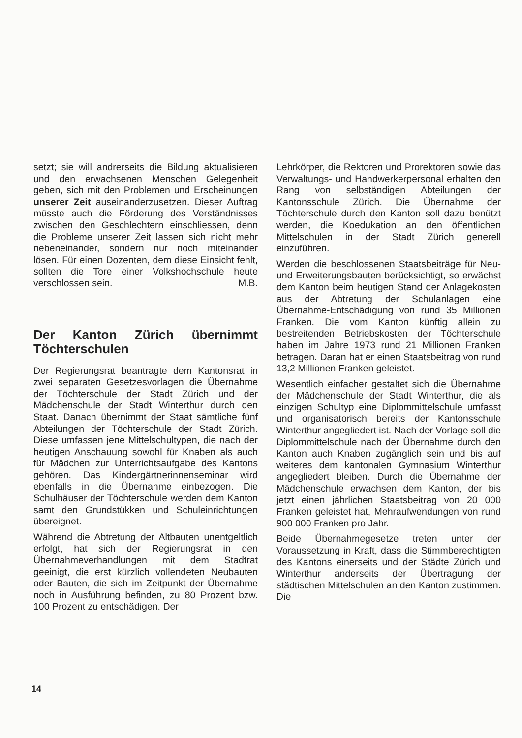setzt; sie will andrerseits die Bildung aktualisieren und den erwachsenen Menschen Gelegenheit geben, sich mit den Problemen und Erscheinungen unserer Zeit auseinanderzusetzen. Dieser Auftrag müsste auch die Förderung des Verständnisses zwischen den Geschlechtern einschliessen, denn die Probleme unserer Zeit lassen sich nicht mehr nebeneinander, sondern nur noch miteinander lösen. Für einen Dozenten, dem diese Einsicht fehlt, sollten die Tore einer Volkshochschule heute verschlossen sein. M.B.
Der Kanton Zürich übernimmt Töchterschulen
Der Regierungsrat beantragte dem Kantonsrat in zwei separaten Gesetzesvorlagen die Übernahme der Töchterschule der Stadt Zürich und der Mädchenschule der Stadt Winterthur durch den Staat. Danach übernimmt der Staat sämtliche fünf Abteilungen der Töchterschule der Stadt Zürich. Diese umfassen jene Mittelschultypen, die nach der heutigen Anschauung sowohl für Knaben als auch für Mädchen zur Unterrichtsaufgabe des Kantons gehören. Das Kindergärtnerinnenseminar wird ebenfalls in die Übernahme einbezogen. Die Schulhäuser der Töchterschule werden dem Kanton samt den Grundstükken und Schuleinrichtungen übereignet.
Während die Abtretung der Altbauten unentgeltlich erfolgt, hat sich der Regierungsrat in den Übernahmeverhandlungen mit dem Stadtrat geeinigt, die erst kürzlich vollendeten Neubauten oder Bauten, die sich im Zeitpunkt der Übernahme noch in Ausführung befinden, zu 80 Prozent bzw. 100 Prozent zu entschädigen. Der
Lehrkörper, die Rektoren und Prorektoren sowie das Verwaltungs- und Handwerkerpersonal erhalten den Rang von selbständigen Abteilungen der Kantonsschule Zürich. Die Übernahme der Töchterschule durch den Kanton soll dazu benützt werden, die Koedukation an den öffentlichen Mittelschulen in der Stadt Zürich generell einzuführen.
Werden die beschlossenen Staatsbeiträge für Neu- und Erweiterungsbauten berücksichtigt, so erwächst dem Kanton beim heutigen Stand der Anlagekosten aus der Abtretung der Schulanlagen eine Übernahme-Entschädigung von rund 35 Millionen Franken. Die vom Kanton künftig allein zu bestreitenden Betriebskosten der Töchterschule haben im Jahre 1973 rund 21 Millionen Franken betragen. Daran hat er einen Staatsbeitrag von rund 13,2 Millionen Franken geleistet.
Wesentlich einfacher gestaltet sich die Übernahme der Mädchenschule der Stadt Winterthur, die als einzigen Schultyp eine Diplommittelschule umfasst und organisatorisch bereits der Kantonsschule Winterthur angegliedert ist. Nach der Vorlage soll die Diplommittelschule nach der Übernahme durch den Kanton auch Knaben zugänglich sein und bis auf weiteres dem kantonalen Gymnasium Winterthur angegliedert bleiben. Durch die Übernahme der Mädchenschule erwachsen dem Kanton, der bis jetzt einen jährlichen Staatsbeitrag von 20 000 Franken geleistet hat, Mehraufwendungen von rund 900 000 Franken pro Jahr.
Beide Übernahmegesetze treten unter der Voraussetzung in Kraft, dass die Stimmberechtigten des Kantons einerseits und der Städte Zürich und Winterthur anderseits der Übertragung der städtischen Mittelschulen an den Kanton zustimmen. Die
14